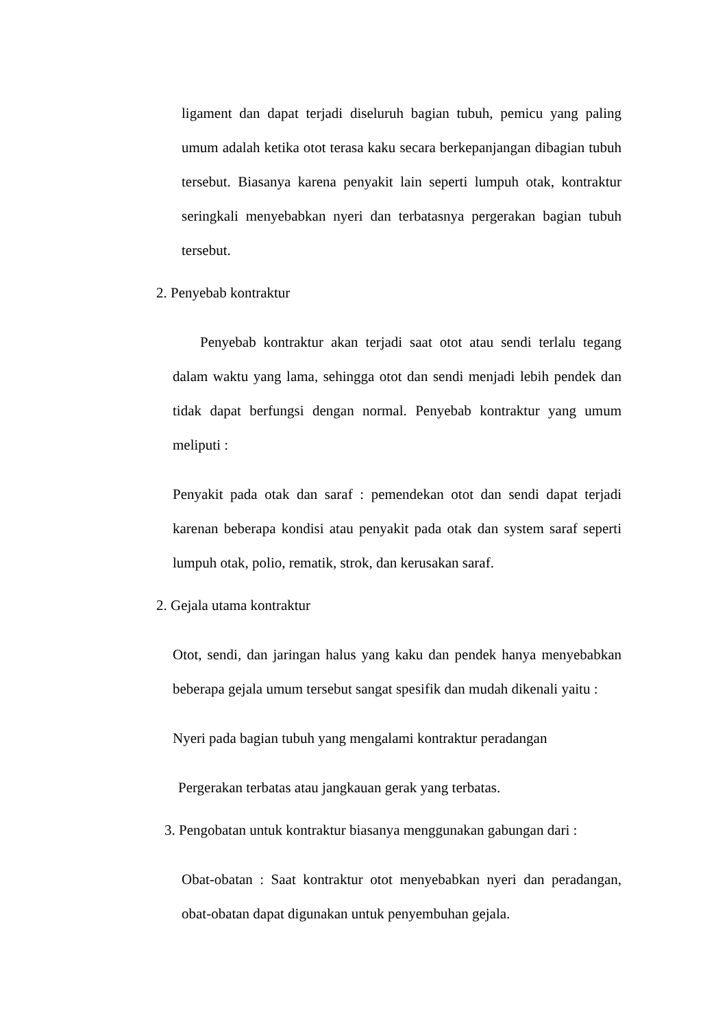ligament dan dapat terjadi diseluruh bagian tubuh, pemicu yang paling umum adalah ketika otot terasa kaku secara berkepanjangan dibagian tubuh tersebut. Biasanya karena penyakit lain seperti lumpuh otak, kontraktur seringkali menyebabkan nyeri dan terbatasnya pergerakan bagian tubuh tersebut.
2. Penyebab kontraktur
Penyebab kontraktur akan terjadi saat otot atau sendi terlalu tegang dalam waktu yang lama, sehingga otot dan sendi menjadi lebih pendek dan tidak dapat berfungsi dengan normal. Penyebab kontraktur yang umum meliputi :
Penyakit pada otak dan saraf : pemendekan otot dan sendi dapat terjadi karenan beberapa kondisi atau penyakit pada otak dan system saraf seperti lumpuh otak, polio, rematik, strok, dan kerusakan saraf.
2. Gejala utama kontraktur
Otot, sendi, dan jaringan halus yang kaku dan pendek hanya menyebabkan beberapa gejala umum tersebut sangat spesifik dan mudah dikenali yaitu :
Nyeri pada bagian tubuh yang mengalami kontraktur peradangan
Pergerakan terbatas atau jangkauan gerak yang terbatas.
3. Pengobatan untuk kontraktur biasanya menggunakan gabungan dari :
Obat-obatan : Saat kontraktur otot menyebabkan nyeri dan peradangan, obat-obatan dapat digunakan untuk penyembuhan gejala.